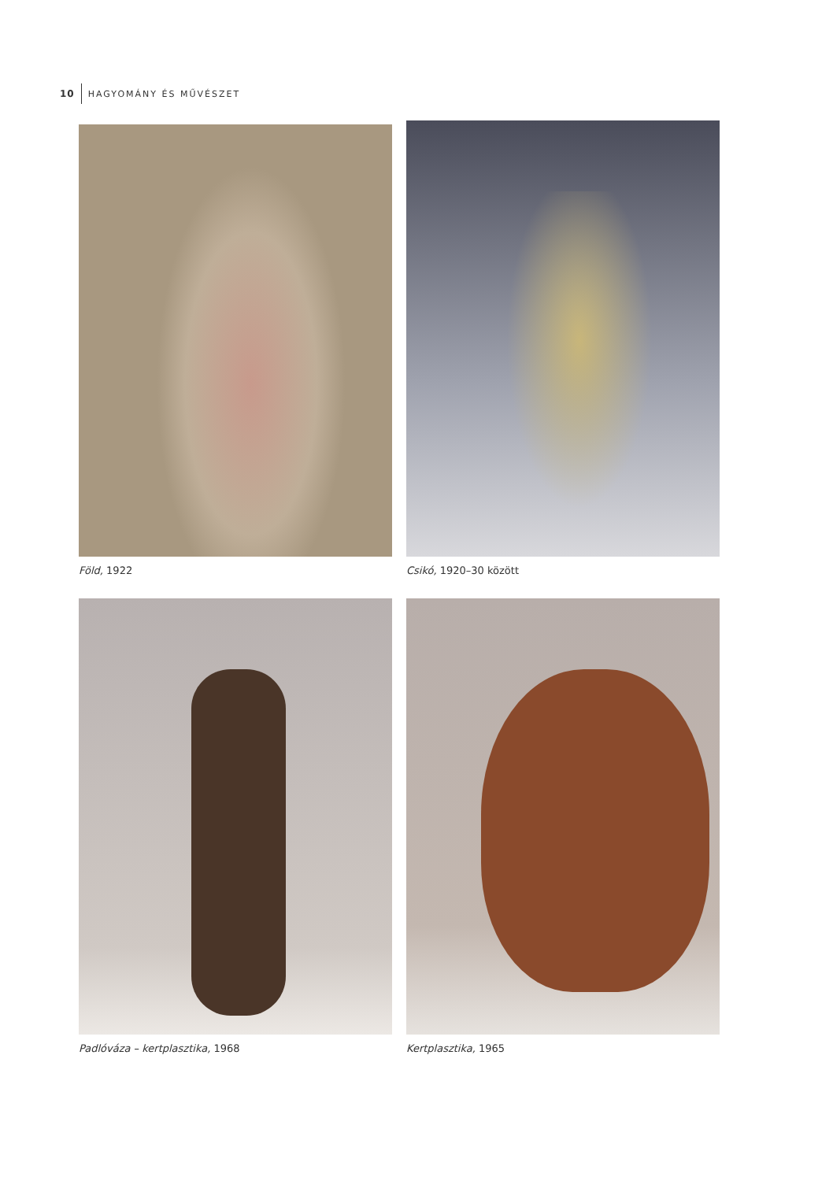10 HAGYOMÁNY ÉS MŰVÉSZET
Föld, 1922
Csikó, 1920–30 között
Padlóváza – kertplasztika, 1968
Kertplasztika, 1965